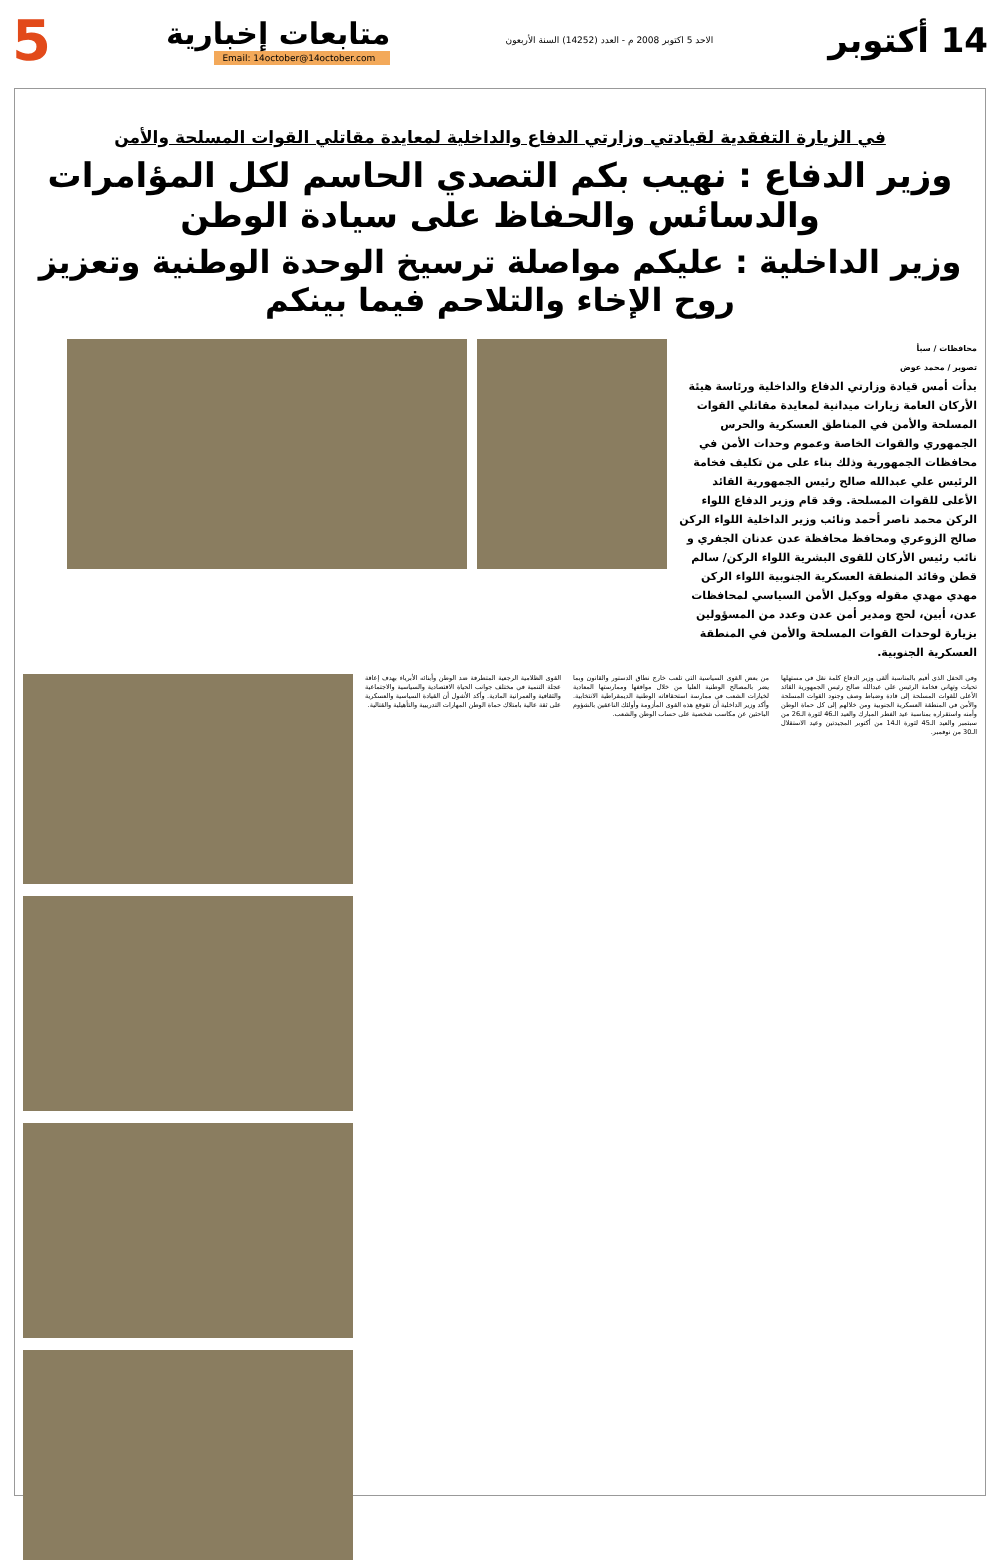14 أكتوبر
الاحد 5 اكتوبر 2008 م - العدد (14252) السنة الأربعون
متابعات إخبارية
Email: 14october@14october.com
5
في الزيارة التفقدية لقيادتي وزارتي الدفاع والداخلية لمعايدة مقاتلي القوات المسلحة والأمن
وزير الدفاع : نهيب بكم التصدي الحاسم لكل المؤامرات والدسائس والحفاظ على سيادة الوطن
وزير الداخلية : عليكم مواصلة ترسيخ الوحدة الوطنية وتعزيز روح الإخاء والتلاحم فيما بينكم
محافظات / سبأ
تصوير / محمد عوض
بدأت أمس قيادة وزارتي الدفاع والداخلية ورئاسة هيئة الأركان العامة زيارات ميدانية لمعايدة مقاتلي القوات المسلحة والأمن في المناطق العسكرية والحرس الجمهوري والقوات الخاصة وعموم وحدات الأمن في محافظات الجمهورية وذلك بناء على من تكليف فخامة الرئيس علي عبدالله صالح رئيس الجمهورية القائد الأعلى للقوات المسلحة. وقد قام وزير الدفاع اللواء الركن محمد ناصر أحمد ونائب وزير الداخلية اللواء الركن صالح الزوعري ومحافظ محافظة عدن عدنان الجفري و نائب رئيس الأركان للقوى البشرية اللواء الركن/ سالم قطن وقائد المنطقة العسكرية الجنوبية اللواء الركن مهدي مهدي مقوله ووكيل الأمن السياسي لمحافظات عدن، أبين، لحج ومدير أمن عدن وعدد من المسؤولين بزيارة لوحدات القوات المسلحة والأمن في المنطقة العسكرية الجنوبية.
وفي الحفل الذي أقيم بالمناسبة ألقى وزير الدفاع كلمة نقل في مستهلها تحيات وتهاني فخامة الرئيس علي عبدالله صالح رئيس الجمهورية القائد الأعلى للقوات المسلحة إلى قادة وضباط وصف وجنود القوات المسلحة والأمن في المنطقة العسكرية الجنوبية ومن خلالهم إلى كل حماة الوطن وأمنه واستقراره بمناسبة عيد الفطر المبارك والعيد الـ46 لثورة الـ26 من سبتمبر والعيد الـ45 لثورة الـ14 من أكتوبر المجيدتين وعيد الاستقلال الـ30 من نوفمبر.
من بعض القوى السياسية التي تلعب خارج نطاق الدستور والقانون وبما يضر بالمصالح الوطنية العليا من خلال مواقفها وممارستها المعادية لخيارات الشعب في ممارسة استحقاقاته الوطنية الديمقراطية الانتخابية. وأكد وزير الداخلية أن تقوقع هذه القوى المأزومة وأولئك الناعقين بالشؤوم الباحثين عن مكاسب شخصية على حساب الوطن والشعب.
القوى الظلامية الرجعية المتطرفة ضد الوطن وأبنائه الأبرياء بهدف إعاقة عجلة التنمية في مختلف جوانب الحياة الاقتصادية والسياسية والاجتماعية والثقافية والعمرانية المادية. وأكد الأشول أن القيادة السياسية والعسكرية على ثقة عالية بامتلاك حماة الوطن المهارات التدريبية والتأهيلية والقتالية.